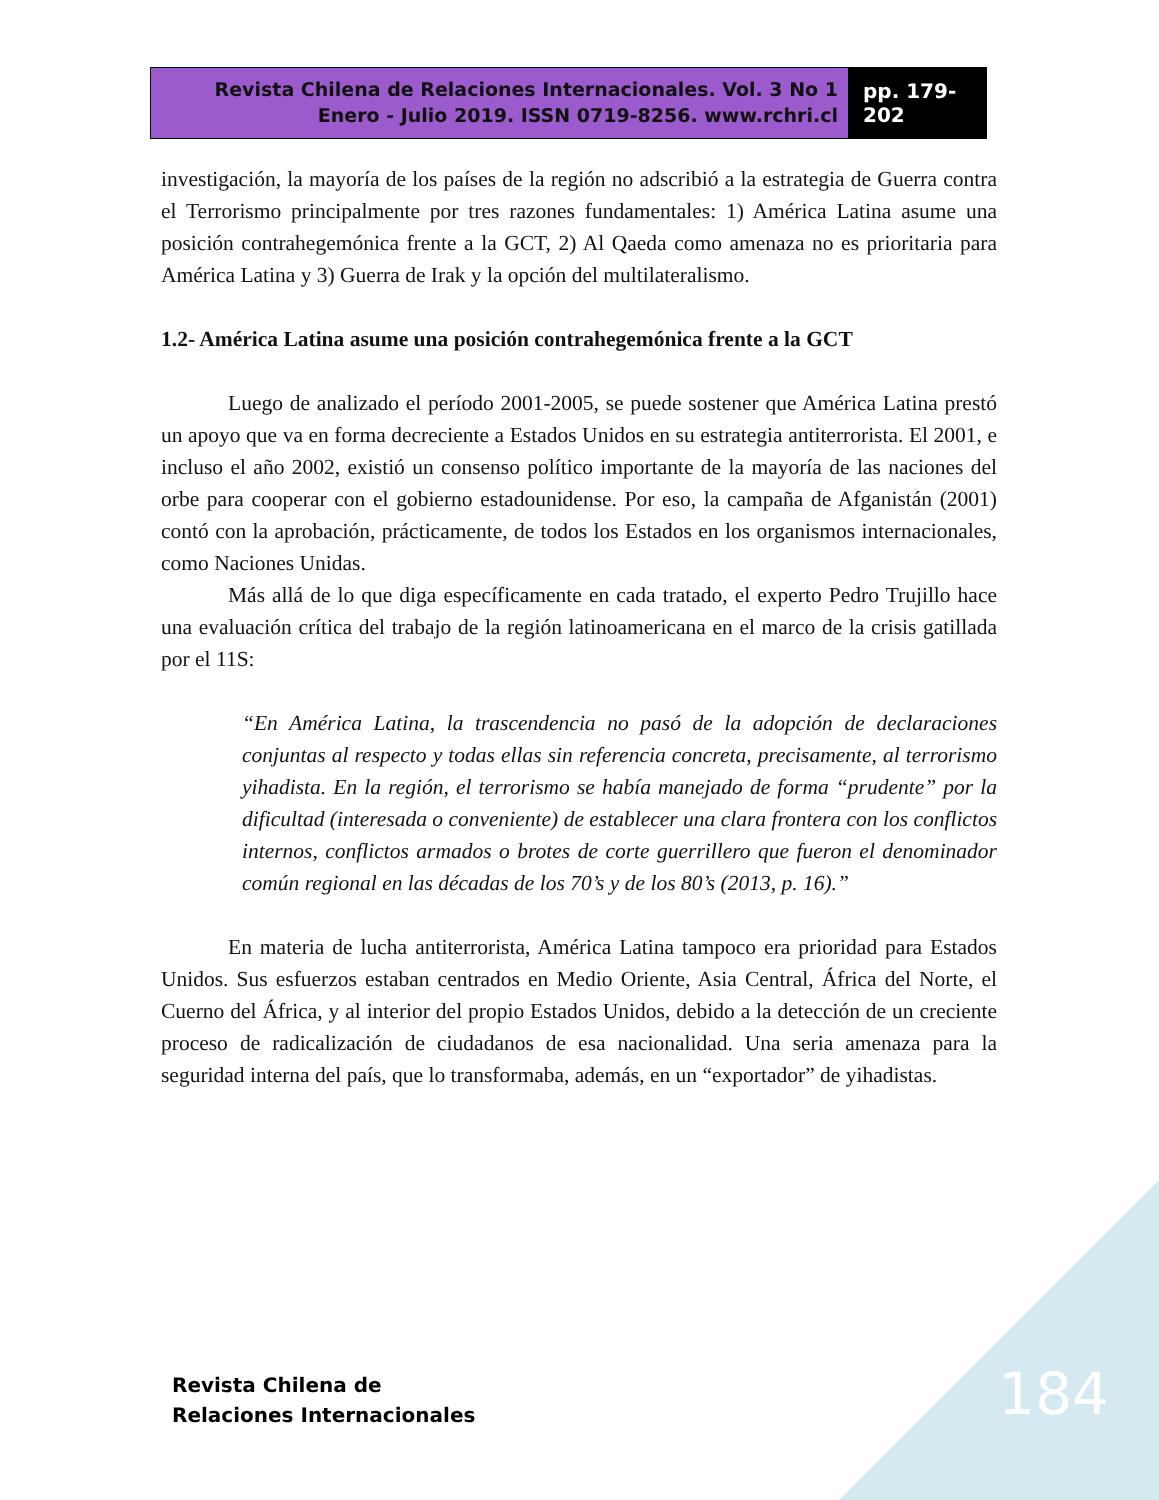Revista Chilena de Relaciones Internacionales. Vol. 3 No 1
Enero - Julio 2019. ISSN 0719-8256. www.rchri.cl
pp. 179-202
investigación, la mayoría de los países de la región no adscribió a la estrategia de Guerra contra el Terrorismo principalmente por tres razones fundamentales: 1) América Latina asume una posición contrahegemónica frente a la GCT, 2) Al Qaeda como amenaza no es prioritaria para América Latina y 3) Guerra de Irak y la opción del multilateralismo.
1.2- América Latina asume una posición contrahegemónica frente a la GCT
Luego de analizado el período 2001-2005, se puede sostener que América Latina prestó un apoyo que va en forma decreciente a Estados Unidos en su estrategia antiterrorista. El 2001, e incluso el año 2002, existió un consenso político importante de la mayoría de las naciones del orbe para cooperar con el gobierno estadounidense. Por eso, la campaña de Afganistán (2001) contó con la aprobación, prácticamente, de todos los Estados en los organismos internacionales, como Naciones Unidas.
Más allá de lo que diga específicamente en cada tratado, el experto Pedro Trujillo hace una evaluación crítica del trabajo de la región latinoamericana en el marco de la crisis gatillada por el 11S:
“En América Latina, la trascendencia no pasó de la adopción de declaraciones conjuntas al respecto y todas ellas sin referencia concreta, precisamente, al terrorismo yihadista. En la región, el terrorismo se había manejado de forma “prudente” por la dificultad (interesada o conveniente) de establecer una clara frontera con los conflictos internos, conflictos armados o brotes de corte guerrillero que fueron el denominador común regional en las décadas de los 70’s y de los 80’s (2013, p. 16).”
En materia de lucha antiterrorista, América Latina tampoco era prioridad para Estados Unidos. Sus esfuerzos estaban centrados en Medio Oriente, Asia Central, África del Norte, el Cuerno del África, y al interior del propio Estados Unidos, debido a la detección de un creciente proceso de radicalización de ciudadanos de esa nacionalidad. Una seria amenaza para la seguridad interna del país, que lo transformaba, además, en un “exportador” de yihadistas.
Revista Chilena de
Relaciones Internacionales
184